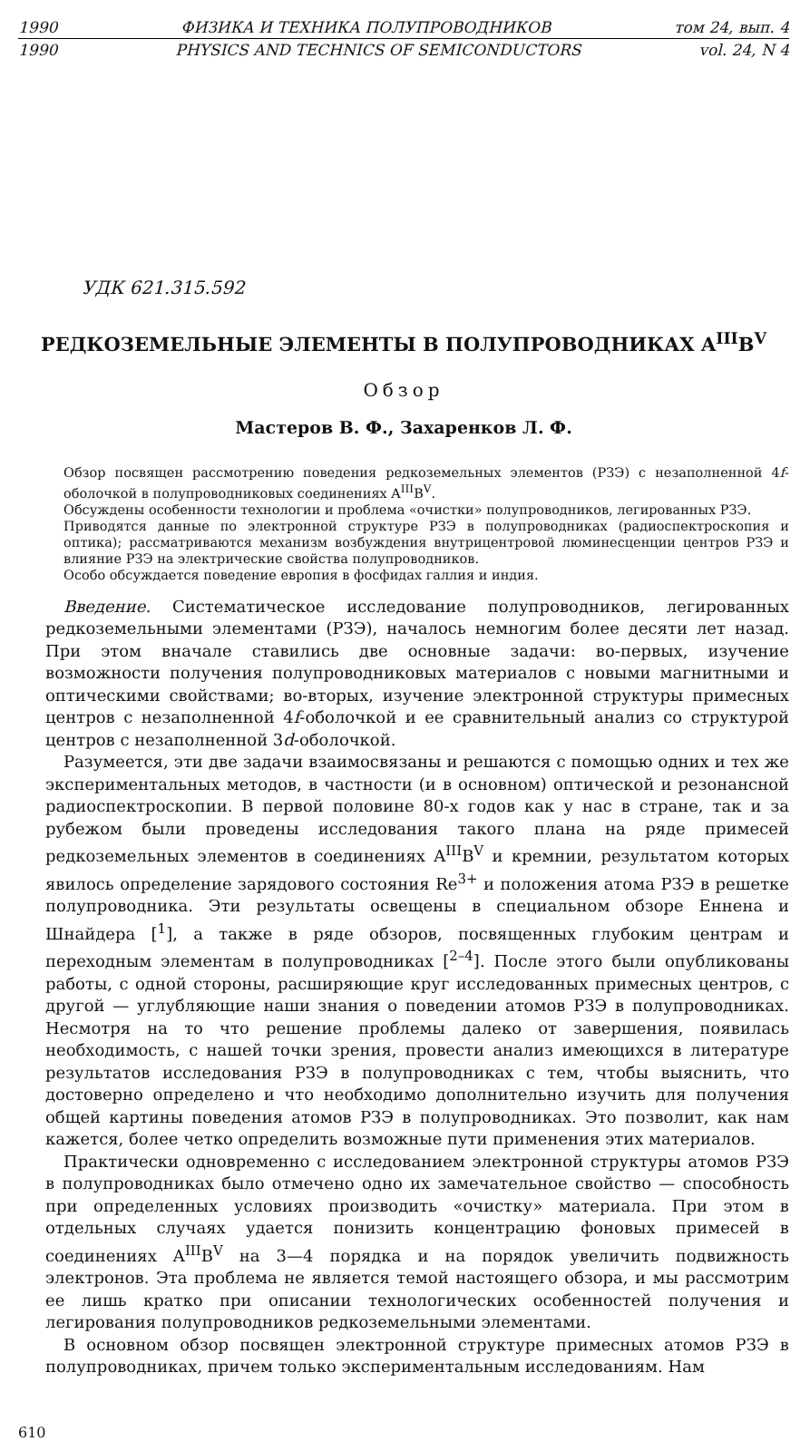1990 ФИЗИКА И ТЕХНИКА ПОЛУПРОВОДНИКОВ том 24, вып. 4
1990 PHYSICS AND TECHNICS OF SEMICONDUCTORS vol. 24, N 4
УДК 621.315.592
РЕДКОЗЕМЕЛЬНЫЕ ЭЛЕМЕНТЫ В ПОЛУПРОВОДНИКАХ A<sup>III</sup>B<sup>V</sup>
Обзор
Мастеров В. Ф., Захаренков Л. Ф.
Обзор посвящен рассмотрению поведения редкоземельных элементов (РЗЭ) с незаполненной 4f-оболочкой в полупроводниковых соединениях A<sup>III</sup>B<sup>V</sup>.
Обсуждены особенности технологии и проблема «очистки» полупроводников, легированных РЗЭ.
Приводятся данные по электронной структуре РЗЭ в полупроводниках (радиоспектроскопия и оптика); рассматриваются механизм возбуждения внутрицентровой люминесценции центров РЗЭ и влияние РЗЭ на электрические свойства полупроводников.
Особо обсуждается поведение европия в фосфидах галлия и индия.
Введение. Систематическое исследование полупроводников, легированных редкоземельными элементами (РЗЭ), началось немногим более десяти лет назад. При этом вначале ставились две основные задачи: во-первых, изучение возможности получения полупроводниковых материалов с новыми магнитными и оптическими свойствами; во-вторых, изучение электронной структуры примесных центров с незаполненной 4f-оболочкой и ее сравнительный анализ со структурой центров с незаполненной 3d-оболочкой.
Разумеется, эти две задачи взаимосвязаны и решаются с помощью одних и тех же экспериментальных методов, в частности (и в основном) оптической и резонансной радиоспектроскопии. В первой половине 80-х годов как у нас в стране, так и за рубежом были проведены исследования такого плана на ряде примесей редкоземельных элементов в соединениях A<sup>III</sup>B<sup>V</sup> и кремнии, результатом которых явилось определение зарядового состояния Re<sup>3+</sup> и положения атома РЗЭ в решетке полупроводника. Эти результаты освещены в специальном обзоре Еннена и Шнайдера [<sup>1</sup>], а также в ряде обзоров, посвященных глубоким центрам и переходным элементам в полупроводниках [<sup>2–4</sup>]. После этого были опубликованы работы, с одной стороны, расширяющие круг исследованных примесных центров, с другой — углубляющие наши знания о поведении атомов РЗЭ в полупроводниках. Несмотря на то что решение проблемы далеко от завершения, появилась необходимость, с нашей точки зрения, провести анализ имеющихся в литературе результатов исследования РЗЭ в полупроводниках с тем, чтобы выяснить, что достоверно определено и что необходимо дополнительно изучить для получения общей картины поведения атомов РЗЭ в полупроводниках. Это позволит, как нам кажется, более четко определить возможные пути применения этих материалов.
Практически одновременно с исследованием электронной структуры атомов РЗЭ в полупроводниках было отмечено одно их замечательное свойство — способность при определенных условиях производить «очистку» материала. При этом в отдельных случаях удается понизить концентрацию фоновых примесей в соединениях A<sup>III</sup>B<sup>V</sup> на 3—4 порядка и на порядок увеличить подвижность электронов. Эта проблема не является темой настоящего обзора, и мы рассмотрим ее лишь кратко при описании технологических особенностей получения и легирования полупроводников редкоземельными элементами.
В основном обзор посвящен электронной структуре примесных атомов РЗЭ в полупроводниках, причем только экспериментальным исследованиям. Нам
610